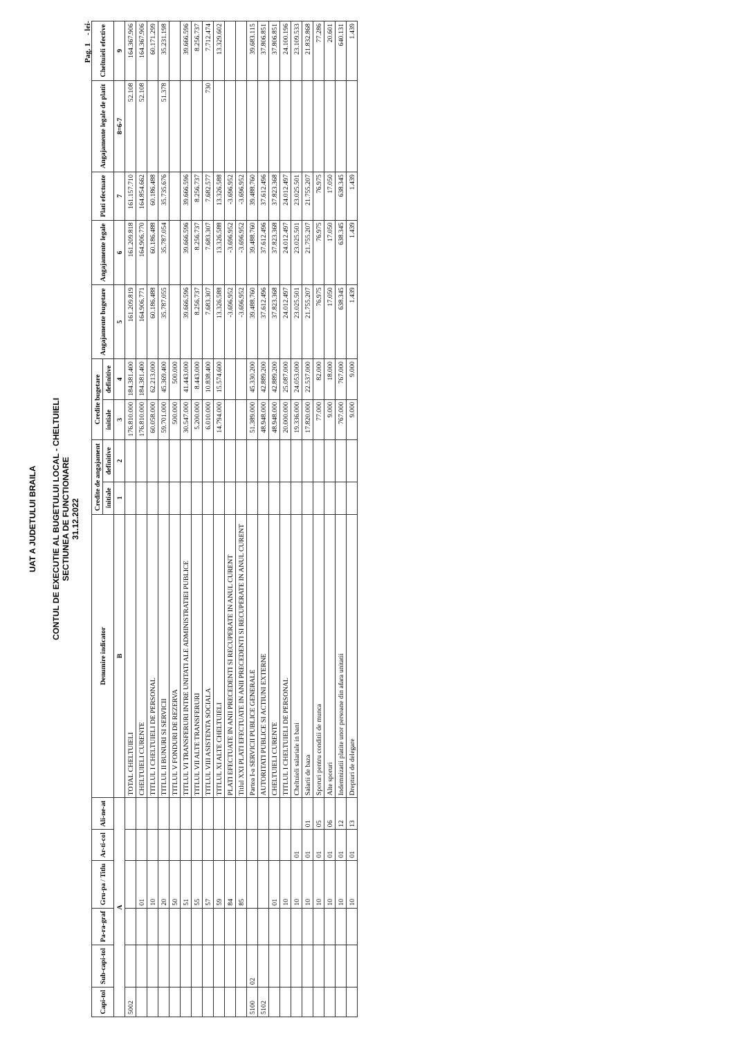UAT A JUDETULUI BRAILA
CONTUL DE EXECUTIE AL BUGETULUI LOCAL - CHELTUIELI
SECTIUNEA DE FUNCTIONARE
31.12.2022
Pag. 1 - lei-
| Capi-tol | Sub-capi-tol | Pa-ra-graf | Gru-pa / Titlu | Ar-ti-col | Ali-ne-at | Denumire indicator | Credite de angajament | | Credite bugetare | | Angajamente bugetare | Angajamente legale | Plati efectuate | Angajamente legale de platit | Cheltuieli efective |
| --- | --- | --- | --- | --- | --- | --- | --- | --- | --- | --- | --- | --- | --- | --- | --- |
| | | | | | | | initiale | definitive | initiale | definitive | | | | | |
| A | | | | | | B | 1 | 2 | 3 | 4 | 5 | 6 | 7 | 8=6-7 | 9 |
| 5002 | | | | | | TOTAL CHELTUIELI | | | 176.810.000 | 184.381.400 | 161.209.819 | 161.209.818 | 161.157.710 | 52.108 | 164.367.906 |
| | | | 01 | | | CHELTUIELI CURENTE | | | 176.810.000 | 184.381.400 | 164.906.771 | 164.906.770 | 164.854.662 | 52.108 | 164.367.906 |
| | | | 10 | | | TITLUL I CHELTUIELI DE PERSONAL | | | 60.058.000 | 62.213.000 | 60.186.488 | 60.186.488 | 60.186.488 | | 60.171.299 |
| | | | 20 | | | TITLUL II BUNURI SI SERVICII | | | 59.701.000 | 45.369.400 | 35.787.055 | 35.787.054 | 35.735.676 | 51.378 | 35.231.198 |
| | | | 50 | | | TITLUL V FONDURI DE REZERVA | | | 500.000 | 500.000 | | | | | |
| | | | 51 | | | TITLUL VI TRANSFERURI INTRE UNITATI ALE ADMINISTRATIEI PUBLICE | | | 30.547.000 | 41.443.000 | 39.666.596 | 39.666.596 | 39.666.596 | | 39.666.596 |
| | | | 55 | | | TITLUL VII ALTE TRANSFERURI | | | 5.200.000 | 8.443.000 | 8.256.737 | 8.256.737 | 8.256.737 | | 8.256.737 |
| | | | 57 | | | TITLUL VIII ASISTENTA SOCIALA | | | 6.010.000 | 10.838.400 | 7.683.307 | 7.683.307 | 7.682.577 | 730 | 7.712.474 |
| | | | 59 | | | TITLUL XI ALTE CHELTUIELI | | | 14.794.000 | 15.574.600 | 13.326.588 | 13.326.588 | 13.326.588 | | 13.329.602 |
| | | | 84 | | | PLATI EFECTUATE IN ANII PRECEDENTI SI RECUPERATE IN ANUL CURENT | | | | | -3.696.952 | -3.696.952 | -3.696.952 | | |
| | | | 85 | | | Titlul XXI PLATI EFECTUATE IN ANII PRECEDENTI SI RECUPERATE IN ANUL CURENT | | | | | -3.696.952 | -3.696.952 | -3.696.952 | | |
| 5100 | 02 | | | | | Partea I-a SERVICII PUBLICE GENERALE | | | 51.389.000 | 45.330.200 | 39.488.760 | 39.488.760 | 39.488.760 | | 39.683.115 |
| 5102 | | | | | | AUTORITATI PUBLICE SI ACTIUNI EXTERNE | | | 48.948.000 | 42.889.200 | 37.612.496 | 37.612.496 | 37.612.496 | | 37.806.851 |
| | | | 01 | | | CHELTUIELI CURENTE | | | 48.948.000 | 42.889.200 | 37.823.368 | 37.823.368 | 37.823.368 | | 37.806.851 |
| | | | 10 | | | TITLUL I CHELTUIELI DE PERSONAL | | | 20.000.000 | 25.087.000 | 24.012.497 | 24.012.497 | 24.012.497 | | 24.100.196 |
| | | | 10 | 01 | | Cheltuieli salariale in bani | | | 19.336.000 | 24.053.000 | 23.025.501 | 23.025.501 | 23.025.501 | | 23.109.533 |
| | | | 10 | 01 | 01 | Salarii de baza | | | 17.820.000 | 22.537.000 | 21.755.207 | 21.755.207 | 21.755.207 | | 21.832.868 |
| | | | 10 | 01 | 05 | Sporuri pentru conditii de munca | | | 77.000 | 82.000 | 76.975 | 76.975 | 76.975 | | 77.286 |
| | | | 10 | 01 | 06 | Alte sporuri | | | 9.000 | 18.000 | 17.050 | 17.050 | 17.050 | | 20.601 |
| | | | 10 | 01 | 12 | Indemnizatii platite unor persoane din afara unitatii | | | 767.000 | 767.000 | 638.345 | 638.345 | 638.345 | | 640.131 |
| | | | 10 | 01 | 13 | Drepturi de delegare | | | 9.000 | 9.000 | 1.439 | 1.439 | 1.439 | | 1.439 |